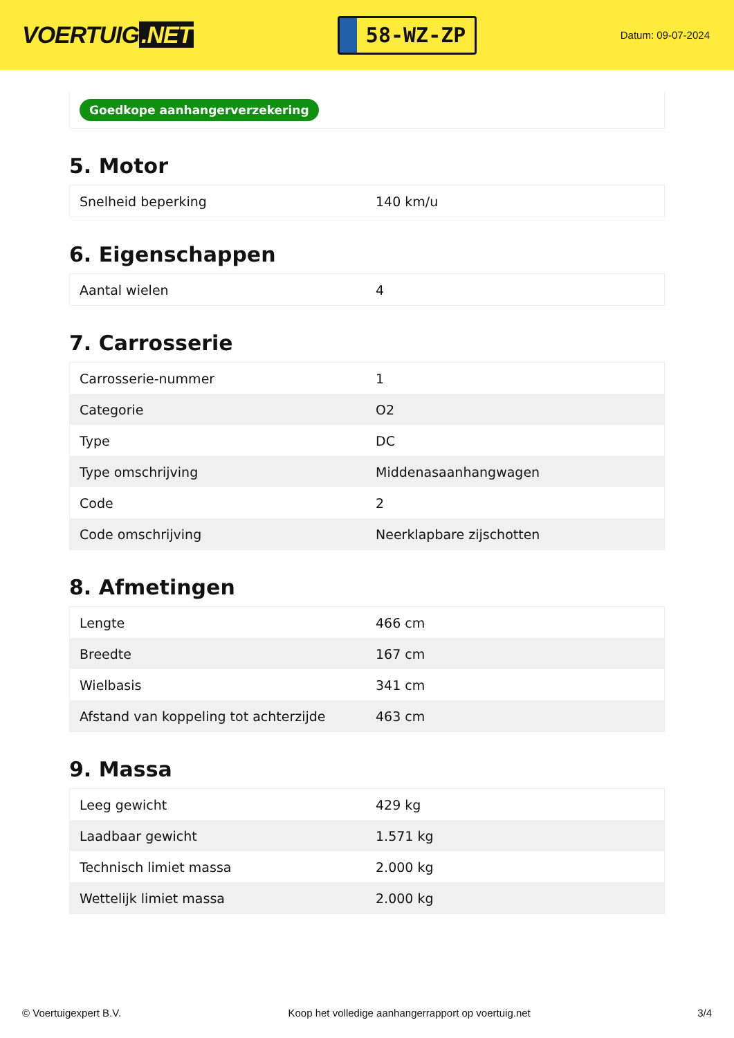VOERTUIG.NET
58-WZ-ZP
Datum: 09-07-2024
Goedkope aanhangerverzekering
5. Motor
| Snelheid beperking | 140 km/u |
6. Eigenschappen
| Aantal wielen | 4 |
7. Carrosserie
| Carrosserie-nummer | 1 |
| Categorie | O2 |
| Type | DC |
| Type omschrijving | Middenasaanhangwagen |
| Code | 2 |
| Code omschrijving | Neerklapbare zijschotten |
8. Afmetingen
| Lengte | 466 cm |
| Breedte | 167 cm |
| Wielbasis | 341 cm |
| Afstand van koppeling tot achterzijde | 463 cm |
9. Massa
| Leeg gewicht | 429 kg |
| Laadbaar gewicht | 1.571 kg |
| Technisch limiet massa | 2.000 kg |
| Wettelijk limiet massa | 2.000 kg |
© Voertuigexpert B.V. Koop het volledige aanhangerrapport op voertuig.net 3/4